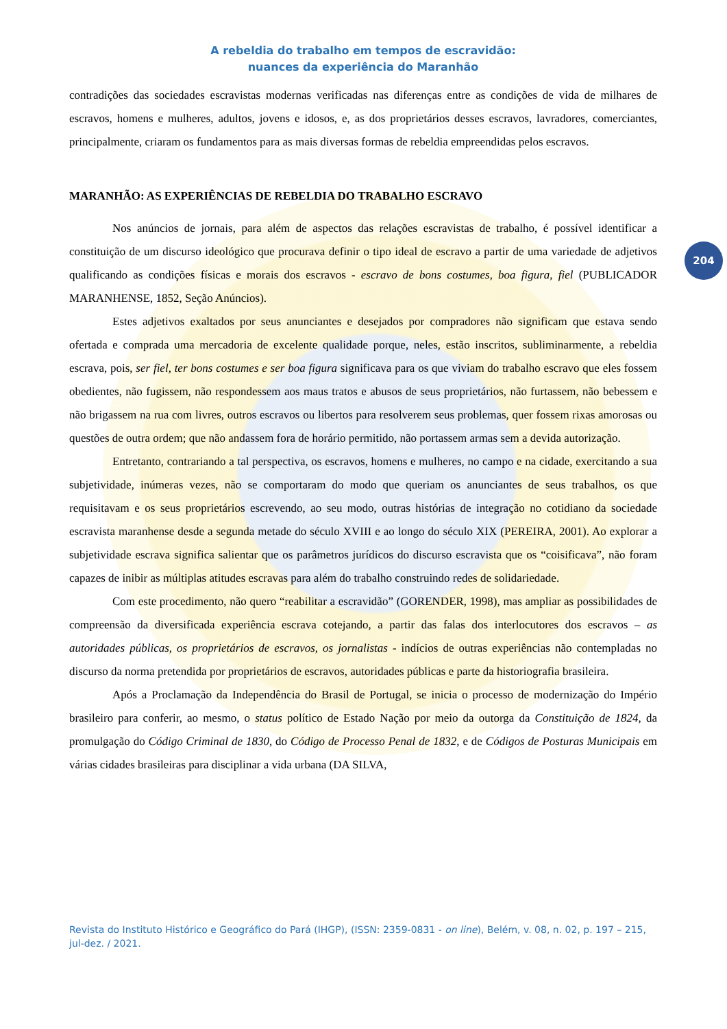204
A rebeldia do trabalho em tempos de escravidão:
nuances da experiência do Maranhão
contradições das sociedades escravistas modernas verificadas nas diferenças entre as condições de vida de milhares de escravos, homens e mulheres, adultos, jovens e idosos, e, as dos proprietários desses escravos, lavradores, comerciantes, principalmente, criaram os fundamentos para as mais diversas formas de rebeldia empreendidas pelos escravos.
MARANHÃO: AS EXPERIÊNCIAS DE REBELDIA DO TRABALHO ESCRAVO
Nos anúncios de jornais, para além de aspectos das relações escravistas de trabalho, é possível identificar a constituição de um discurso ideológico que procurava definir o tipo ideal de escravo a partir de uma variedade de adjetivos qualificando as condições físicas e morais dos escravos - escravo de bons costumes, boa figura, fiel (PUBLICADOR MARANHENSE, 1852, Seção Anúncios).
Estes adjetivos exaltados por seus anunciantes e desejados por compradores não significam que estava sendo ofertada e comprada uma mercadoria de excelente qualidade porque, neles, estão inscritos, subliminarmente, a rebeldia escrava, pois, ser fiel, ter bons costumes e ser boa figura significava para os que viviam do trabalho escravo que eles fossem obedientes, não fugissem, não respondessem aos maus tratos e abusos de seus proprietários, não furtassem, não bebessem e não brigassem na rua com livres, outros escravos ou libertos para resolverem seus problemas, quer fossem rixas amorosas ou questões de outra ordem; que não andassem fora de horário permitido, não portassem armas sem a devida autorização.
Entretanto, contrariando a tal perspectiva, os escravos, homens e mulheres, no campo e na cidade, exercitando a sua subjetividade, inúmeras vezes, não se comportaram do modo que queriam os anunciantes de seus trabalhos, os que requisitavam e os seus proprietários escrevendo, ao seu modo, outras histórias de integração no cotidiano da sociedade escravista maranhense desde a segunda metade do século XVIII e ao longo do século XIX (PEREIRA, 2001). Ao explorar a subjetividade escrava significa salientar que os parâmetros jurídicos do discurso escravista que os “coisificava”, não foram capazes de inibir as múltiplas atitudes escravas para além do trabalho construindo redes de solidariedade.
Com este procedimento, não quero “reabilitar a escravidão” (GORENDER, 1998), mas ampliar as possibilidades de compreensão da diversificada experiência escrava cotejando, a partir das falas dos interlocutores dos escravos – as autoridades públicas, os proprietários de escravos, os jornalistas - indícios de outras experiências não contempladas no discurso da norma pretendida por proprietários de escravos, autoridades públicas e parte da historiografia brasileira.
Após a Proclamação da Independência do Brasil de Portugal, se inicia o processo de modernização do Império brasileiro para conferir, ao mesmo, o status político de Estado Nação por meio da outorga da Constituição de 1824, da promulgação do Código Criminal de 1830, do Código de Processo Penal de 1832, e de Códigos de Posturas Municipais em várias cidades brasileiras para disciplinar a vida urbana (DA SILVA,
Revista do Instituto Histórico e Geográfico do Pará (IHGP), (ISSN: 2359-0831 - on line), Belém, v. 08, n. 02, p. 197 – 215, jul-dez. / 2021.